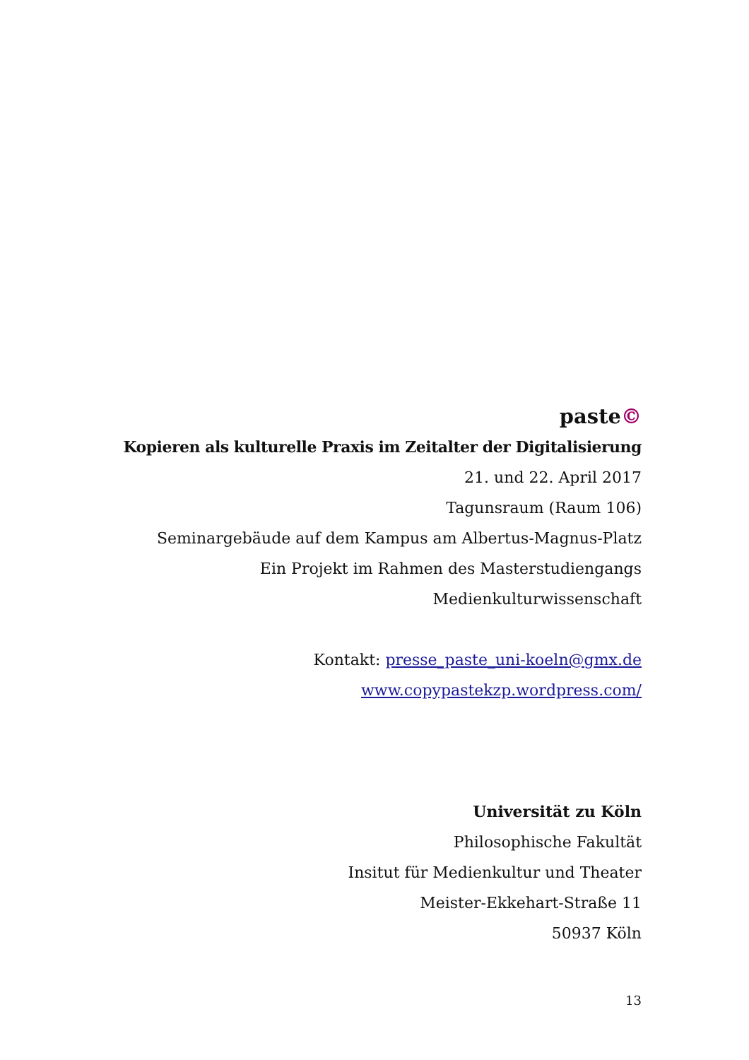paste©
Kopieren als kulturelle Praxis im Zeitalter der Digitalisierung
21. und 22. April 2017
Tagunsraum (Raum 106)
Seminargebäude auf dem Kampus am Albertus-Magnus-Platz
Ein Projekt im Rahmen des Masterstudiengangs
Medienkulturwissenschaft
Kontakt: presse_paste_uni-koeln@gmx.de
www.copypastekzp.wordpress.com/
Universität zu Köln
Philosophische Fakultät
Insitut für Medienkultur und Theater
Meister-Ekkehart-Straße 11
50937 Köln
13